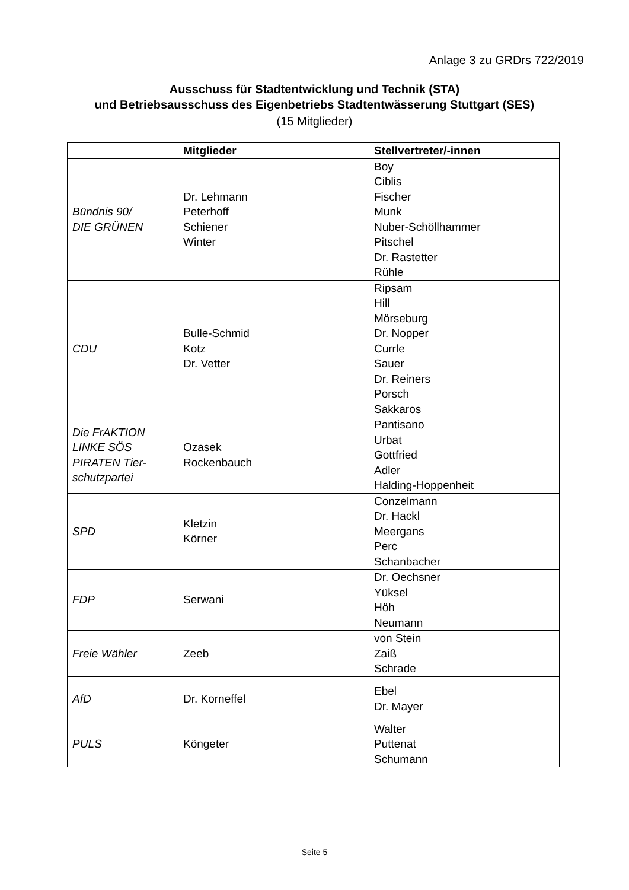Anlage 3 zu GRDrs 722/2019
Ausschuss für Stadtentwicklung und Technik (STA)
und Betriebsausschuss des Eigenbetriebs Stadtentwässerung Stuttgart (SES)
(15 Mitglieder)
| | Mitglieder | Stellvertreter/-innen |
| --- | --- | --- |
| Bündnis 90/ DIE GRÜNEN | Dr. Lehmann Peterhoff Schiener Winter | Boy Ciblis Fischer Munk Nuber-Schöllhammer Pitschel Dr. Rastetter Rühle |
| CDU | Bulle-Schmid Kotz Dr. Vetter | Ripsam Hill Mörseburg Dr. Nopper Currle Sauer Dr. Reiners Porsch Sakkaros |
| Die FrAKTION LINKE SÖS PIRATEN Tier- schutzpartei | Ozasek Rockenbauch | Pantisano Urbat Gottfried Adler Halding-Hoppenheit |
| SPD | Kletzin Körner | Conzelmann Dr. Hackl Meergans Perc Schanbacher |
| FDP | Serwani | Dr. Oechsner Yüksel Höh Neumann |
| Freie Wähler | Zeeb | von Stein Zaiß Schrade |
| AfD | Dr. Korneffel | Ebel Dr. Mayer |
| PULS | Köngeter | Walter Puttenat Schumann |
Seite 5